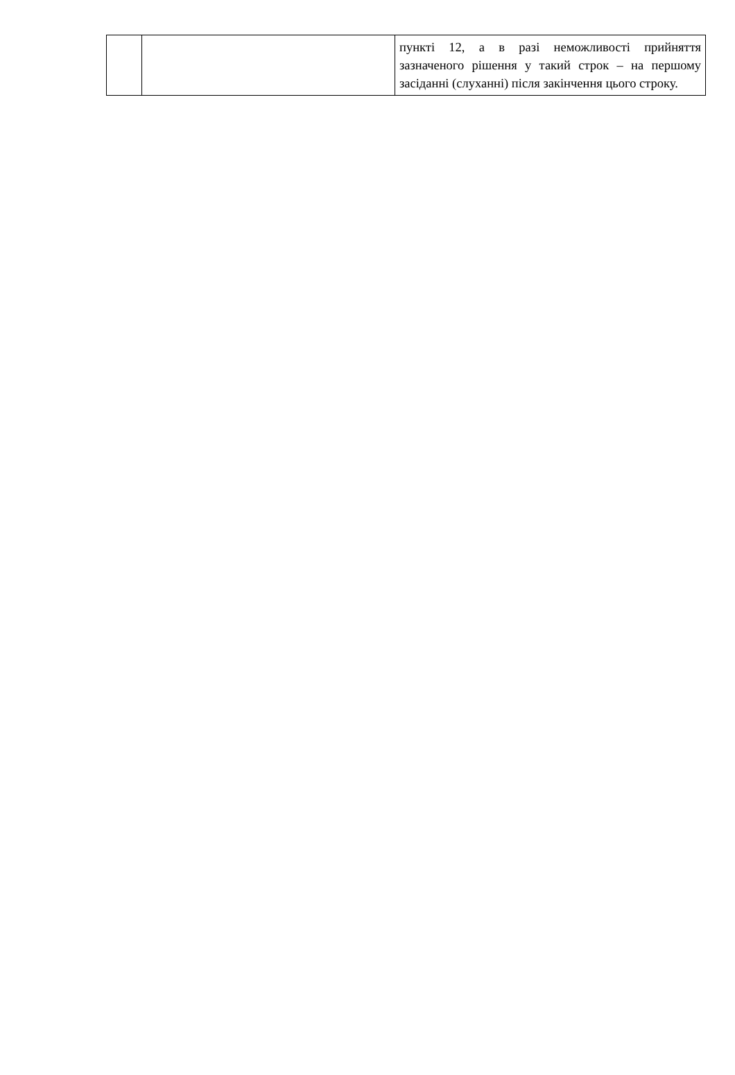| | | пункті 12, а в разі неможливості прийняття зазначеного рішення у такий строк – на першому засіданні (слуханні) після закінчення цього строку. |